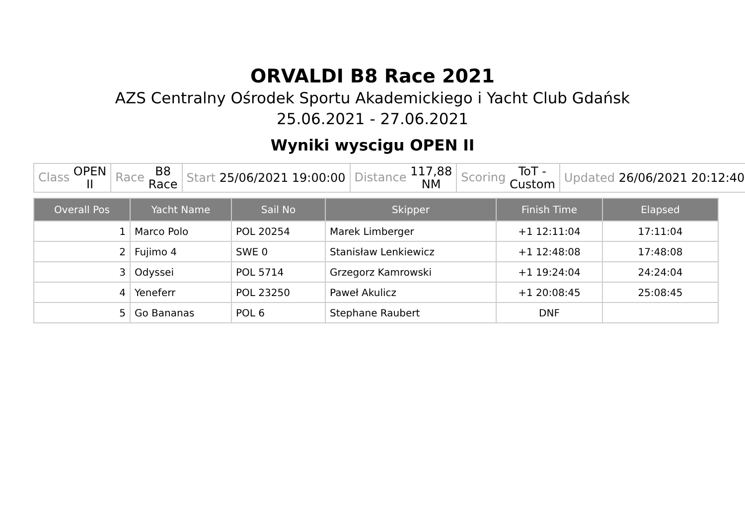ORVALDI B8 Race 2021
AZS Centralny Ośrodek Sportu Akademickiego i Yacht Club Gdańsk
25.06.2021 - 27.06.2021
Wyniki wyscigu OPEN II
| Class OPEN II | Race B8 Race | Start 25/06/2021 19:00:00 | Distance 117,88 NM | Scoring ToT - Custom | Updated 26/06/2021 20:12:40 |
| Overall Pos | Yacht Name | Sail No | Skipper | Finish Time | Elapsed |
| --- | --- | --- | --- | --- | --- |
| 1 | Marco Polo | POL 20254 | Marek Limberger | +1 12:11:04 | 17:11:04 |
| 2 | Fujimo 4 | SWE 0 | Stanisław Lenkiewicz | +1 12:48:08 | 17:48:08 |
| 3 | Odyssei | POL 5714 | Grzegorz Kamrowski | +1 19:24:04 | 24:24:04 |
| 4 | Yeneferr | POL 23250 | Paweł Akulicz | +1 20:08:45 | 25:08:45 |
| 5 | Go Bananas | POL 6 | Stephane Raubert | DNF | |